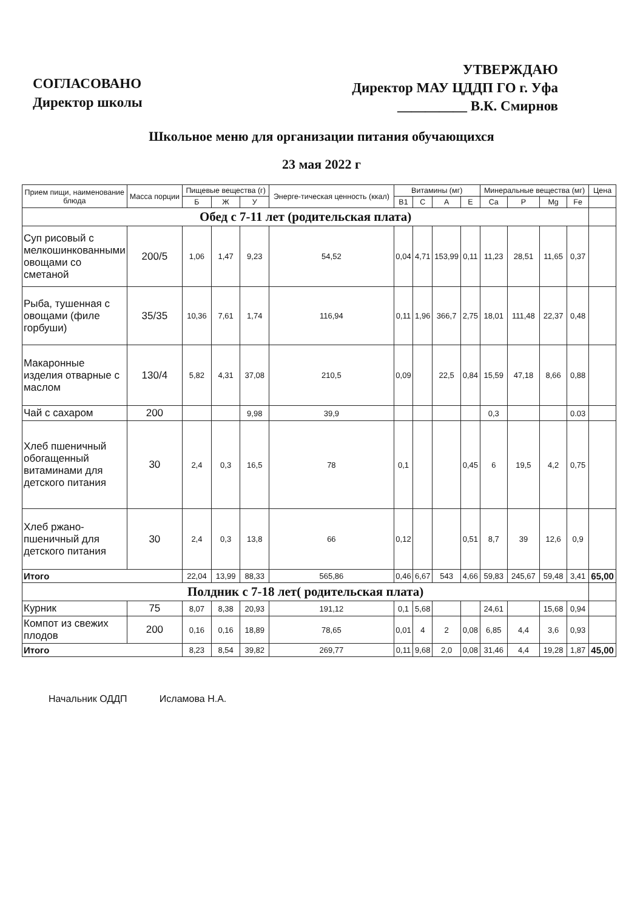СОГЛАСОВАНО
Директор школы
УТВЕРЖДАЮ
Директор МАУ ЦДДП ГО г. Уфа
__________ В.К. Смирнов
Школьное меню для организации питания обучающихся
23 мая 2022 г
| Прием пищи, наименование блюда | Масса порции | Пищевые вещества (г) | | | Энерге-тическая ценность (ккал) | Витамины (мг) | | | | Минеральные вещества (мг) | | | | Цена |
| --- | --- | --- | --- | --- | --- | --- | --- | --- | --- | --- | --- | --- | --- | --- |
| | | Б | Ж | У | | В1 | С | А | Е | Ca | P | Mg | Fe | |
| Обед с 7-11 лет (родительская плата) | | | | | | | | | | | | | | |
| Суп рисовый с мелкошинкованными овощами со сметаной | 200/5 | 1,06 | 1,47 | 9,23 | 54,52 | 0,04 | 4,71 | 153,99 | 0,11 | 11,23 | 28,51 | 11,65 | 0,37 | |
| Рыба, тушенная с овощами (филе горбуши) | 35/35 | 10,36 | 7,61 | 1,74 | 116,94 | 0,11 | 1,96 | 366,7 | 2,75 | 18,01 | 111,48 | 22,37 | 0,48 | |
| Макаронные изделия отварные с маслом | 130/4 | 5,82 | 4,31 | 37,08 | 210,5 | 0,09 | | 22,5 | 0,84 | 15,59 | 47,18 | 8,66 | 0,88 | |
| Чай с сахаром | 200 | | | 9,98 | 39,9 | | | | | 0,3 | | | 0.03 | |
| Хлеб пшеничный обогащенный витаминами для детского питания | 30 | 2,4 | 0,3 | 16,5 | 78 | 0,1 | | | 0,45 | 6 | 19,5 | 4,2 | 0,75 | |
| Хлеб ржано-пшеничный для детского питания | 30 | 2,4 | 0,3 | 13,8 | 66 | 0,12 | | | 0,51 | 8,7 | 39 | 12,6 | 0,9 | |
| Итого | | 22,04 | 13,99 | 88,33 | 565,86 | 0,46 | 6,67 | 543 | 4,66 | 59,83 | 245,67 | 59,48 | 3,41 | 65,00 |
| Полдник с 7-18 лет( родительская плата) | | | | | | | | | | | | | | |
| Курник | 75 | 8,07 | 8,38 | 20,93 | 191,12 | 0,1 | 5,68 | | | 24,61 | | 15,68 | 0,94 | |
| Компот из свежих плодов | 200 | 0,16 | 0,16 | 18,89 | 78,65 | 0,01 | 4 | 2 | 0,08 | 6,85 | 4,4 | 3,6 | 0,93 | |
| Итого | | 8,23 | 8,54 | 39,82 | 269,77 | 0,11 | 9,68 | 2,0 | 0,08 | 31,46 | 4,4 | 19,28 | 1,87 | 45,00 |
Начальник ОДДП Исламова Н.А.